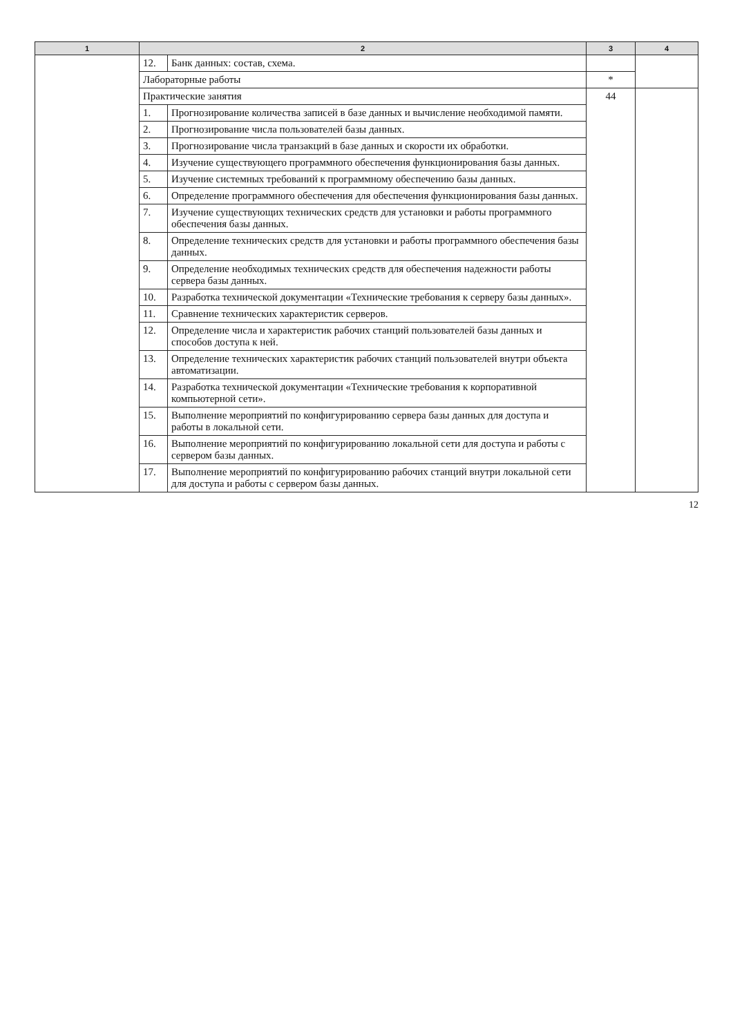| 1 | 2 | | 3 | 4 |
| --- | --- | --- | --- | --- |
| | 12. | Банк данных: состав, схема. | | |
| | Лабораторные работы | | * | |
| | Практические занятия | | 44 | |
| | 1. | Прогнозирование количества записей в базе данных и вычисление необходимой памяти. | | |
| | 2. | Прогнозирование числа пользователей базы данных. | | |
| | 3. | Прогнозирование числа транзакций в базе данных и скорости их обработки. | | |
| | 4. | Изучение существующего программного обеспечения функционирования базы данных. | | |
| | 5. | Изучение системных требований к программному обеспечению базы данных. | | |
| | 6. | Определение программного обеспечения для обеспечения функционирования базы данных. | | |
| | 7. | Изучение существующих технических средств для установки и работы программного обеспечения базы данных. | | |
| | 8. | Определение технических средств для установки и работы программного обеспечения базы данных. | | |
| | 9. | Определение необходимых технических средств для обеспечения надежности работы сервера базы данных. | | |
| | 10. | Разработка технической документации «Технические требования к серверу базы данных». | | |
| | 11. | Сравнение технических характеристик серверов. | | |
| | 12. | Определение числа и характеристик рабочих станций пользователей базы данных и способов доступа к ней. | | |
| | 13. | Определение технических характеристик рабочих станций пользователей внутри объекта автоматизации. | | |
| | 14. | Разработка технической документации «Технические требования к корпоративной компьютерной сети». | | |
| | 15. | Выполнение мероприятий по конфигурированию сервера базы данных для доступа и работы в локальной сети. | | |
| | 16. | Выполнение мероприятий по конфигурированию локальной сети для доступа и работы с сервером базы данных. | | |
| | 17. | Выполнение мероприятий по конфигурированию рабочих станций внутри локальной сети для доступа и работы с сервером базы данных. | | |
12